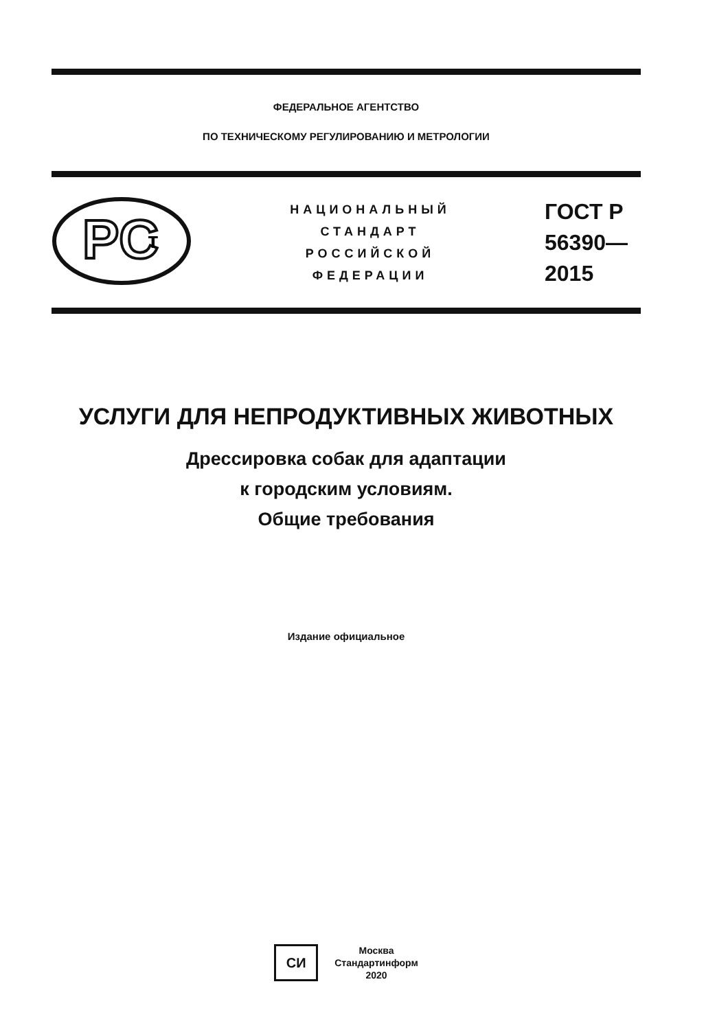ФЕДЕРАЛЬНОЕ АГЕНТСТВО
ПО ТЕХНИЧЕСКОМУ РЕГУЛИРОВАНИЮ И МЕТРОЛОГИИ
PC
т
НАЦИОНАЛЬНЫЙ
СТАНДАРТ
РОССИЙСКОЙ
ФЕДЕРАЦИИ
ГОСТ Р
56390—
2015
УСЛУГИ ДЛЯ НЕПРОДУКТИВНЫХ ЖИВОТНЫХ
Дрессировка собак для адаптации
к городским условиям.
Общие требования
Издание официальное
СИ
Москва
Стандартинформ
2020